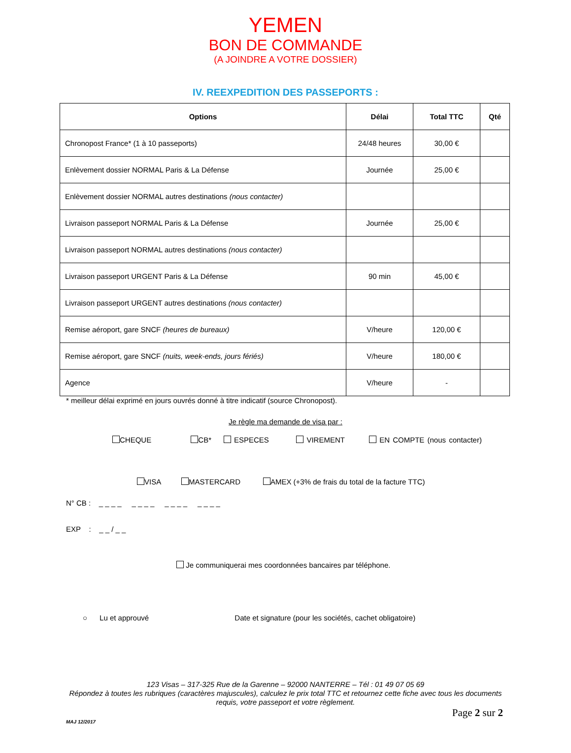YEMEN
BON DE COMMANDE
(A JOINDRE A VOTRE DOSSIER)
IV. REEXPEDITION DES PASSEPORTS :
| Options | Délai | Total TTC | Qté |
| --- | --- | --- | --- |
| Chronopost France* (1 à 10 passeports) | 24/48 heures | 30,00 € | |
| Enlèvement dossier NORMAL Paris & La Défense | Journée | 25,00 € | |
| Enlèvement dossier NORMAL autres destinations (nous contacter) | | | |
| Livraison passeport NORMAL Paris & La Défense | Journée | 25,00 € | |
| Livraison passeport NORMAL autres destinations (nous contacter) | | | |
| Livraison passeport URGENT Paris & La Défense | 90 min | 45,00 € | |
| Livraison passeport URGENT autres destinations (nous contacter) | | | |
| Remise aéroport, gare SNCF (heures de bureaux) | V/heure | 120,00 € | |
| Remise aéroport, gare SNCF (nuits, week-ends, jours fériés) | V/heure | 180,00 € | |
| Agence | V/heure | - | |
* meilleur délai exprimé en jours ouvrés donné à titre indicatif (source Chronopost).
Je règle ma demande de visa par :
CHEQUE CB* ESPECES VIREMENT EN COMPTE (nous contacter)
VISA MASTERCARD AMEX (+3% de frais du total de la facture TTC)
N° CB : _ _ _ _ _ _ _ _ _ _ _ _ _ _ _ _
EXP : _ _ / _ _
Je communiquerai mes coordonnées bancaires par téléphone.
○ Lu et approuvé Date et signature (pour les sociétés, cachet obligatoire)
123 Visas – 317-325 Rue de la Garenne – 92000 NANTERRE – Tél : 01 49 07 05 69
Répondez à toutes les rubriques (caractères majuscules), calculez le prix total TTC et retournez cette fiche avec tous les documents
requis, votre passeport et votre règlement.
Page 2 sur 2
MAJ 12/2017